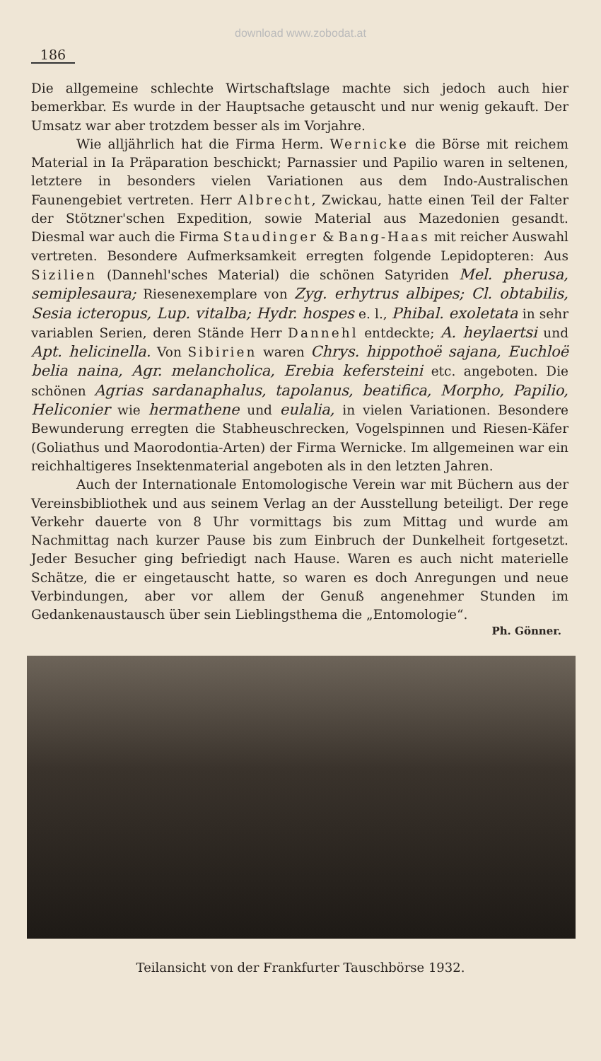download www.zobodat.at
186
Die allgemeine schlechte Wirtschaftslage machte sich jedoch auch hier bemerkbar. Es wurde in der Hauptsache getauscht und nur wenig gekauft. Der Umsatz war aber trotzdem besser als im Vorjahre.
Wie alljährlich hat die Firma Herm. Wernicke die Börse mit reichem Material in Ia Präparation beschickt; Parnassier und Papilio waren in seltenen, letztere in besonders vielen Variationen aus dem Indo-Australischen Faunengebiet vertreten. Herr Albrecht, Zwickau, hatte einen Teil der Falter der Stötzner'schen Expedition, sowie Material aus Mazedonien gesandt. Diesmal war auch die Firma Staudinger & Bang-Haas mit reicher Auswahl vertreten. Besondere Aufmerksamkeit erregten folgende Lepidopteren: Aus Sizilien (Dannehl'sches Material) die schönen Satyriden Mel. pherusa, semiplesaura; Riesenexemplare von Zyg. erhytrus albipes; Cl. obtabilis, Sesia icteropus, Lup. vitalba; Hydr. hospes e. l., Phibal. exoletata in sehr variablen Serien, deren Stände Herr Dannehl entdeckte; A. heylaertsi und Apt. helicinella. Von Sibirien waren Chrys. hippothoë sajana, Euchloë belia naina, Agr. melancholica, Erebia kefersteini etc. angeboten. Die schönen Agrias sardanaphalus, tapolanus, beatifica, Morpho, Papilio, Heliconier wie hermathene und eulalia, in vielen Variationen. Besondere Bewunderung erregten die Stabheuschrecken, Vogelspinnen und Riesen-Käfer (Goliathus und Maorodontia-Arten) der Firma Wernicke. Im allgemeinen war ein reichhaltigeres Insektenmaterial angeboten als in den letzten Jahren.
Auch der Internationale Entomologische Verein war mit Büchern aus der Vereinsbibliothek und aus seinem Verlag an der Ausstellung beteiligt. Der rege Verkehr dauerte von 8 Uhr vormittags bis zum Mittag und wurde am Nachmittag nach kurzer Pause bis zum Einbruch der Dunkelheit fortgesetzt. Jeder Besucher ging befriedigt nach Hause. Waren es auch nicht materielle Schätze, die er eingetauscht hatte, so waren es doch Anregungen und neue Verbindungen, aber vor allem der Genuß angenehmer Stunden im Gedankenaustausch über sein Lieblingsthema die „Entomologie“.
Ph. Gönner.
Teilansicht von der Frankfurter Tauschbörse 1932.